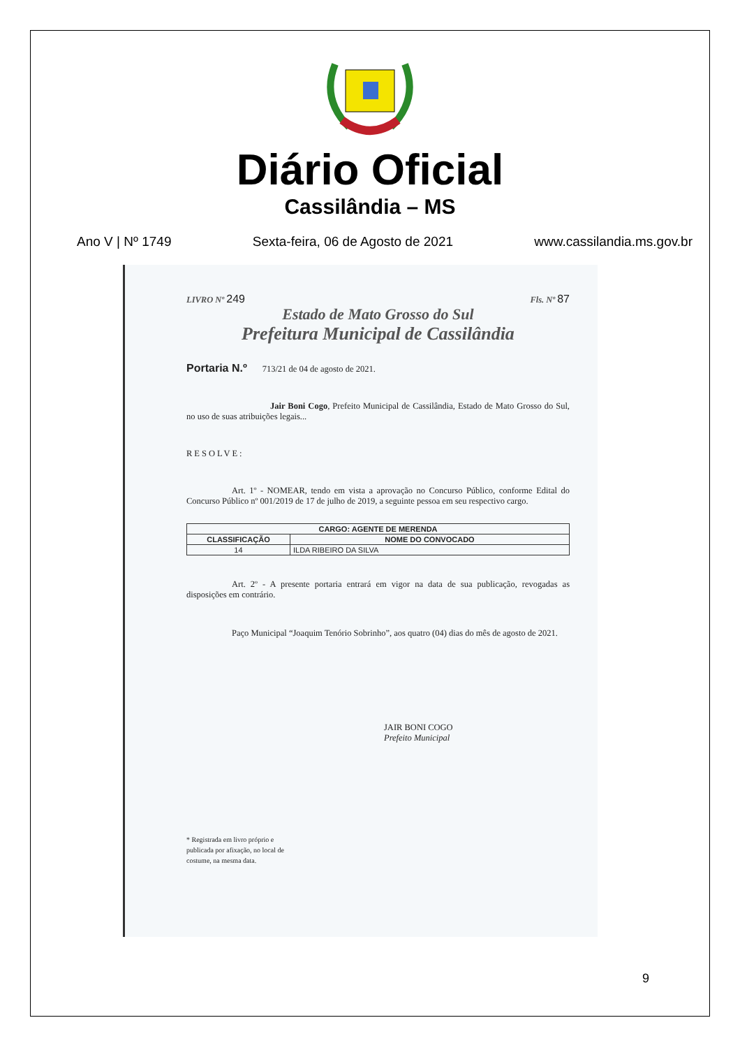Diário Oficial
Cassilândia – MS
Ano V | Nº 1749 Sexta-feira, 06 de Agosto de 2021 www.cassilandia.ms.gov.br
LIVRO Nº 249
Fls. Nº 87
Estado de Mato Grosso do Sul
Prefeitura Municipal de Cassilândia
Portaria N.º 713/21 de 04 de agosto de 2021.
Jair Boni Cogo, Prefeito Municipal de Cassilândia, Estado de Mato Grosso do Sul, no uso de suas atribuições legais...
RESOLVE:
Art. 1º - NOMEAR, tendo em vista a aprovação no Concurso Público, conforme Edital do Concurso Público nº 001/2019 de 17 de julho de 2019, a seguinte pessoa em seu respectivo cargo.
| CARGO: AGENTE DE MERENDA | |
| --- | --- |
| CLASSIFICAÇÃO | NOME DO CONVOCADO |
| 14 | ILDA RIBEIRO DA SILVA |
Art. 2º - A presente portaria entrará em vigor na data de sua publicação, revogadas as disposições em contrário.
Paço Municipal “Joaquim Tenório Sobrinho”, aos quatro (04) dias do mês de agosto de 2021.
JAIR BONI COGO
Prefeito Municipal
* Registrada em livro próprio e publicada por afixação, no local de costume, na mesma data.
9